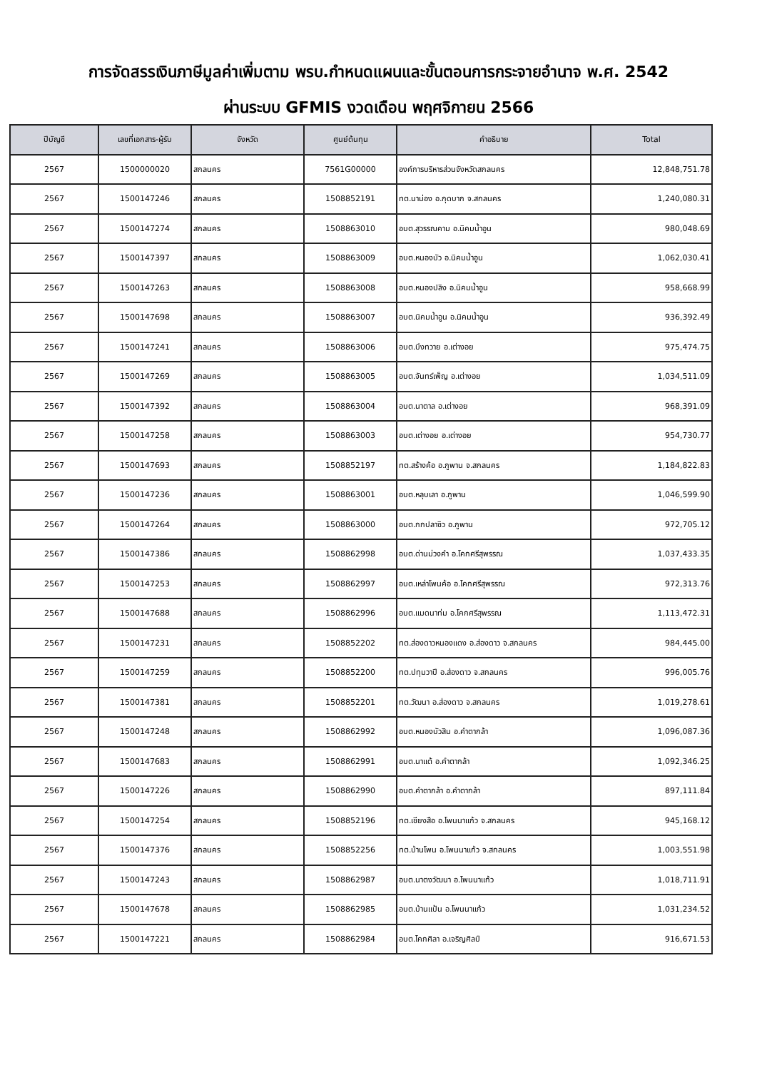การจัดสรรเงินภาษีมูลค่าเพิ่มตาม พรบ.กำหนดแผนและขั้นตอนการกระจายอำนาจ พ.ศ. 2542
ผ่านระบบ GFMIS งวดเดือน พฤศจิกายน 2566
| ปีบัญชี | เลขที่เอกสาร-ผู้รับ | จังหวัด | ศูนย์ต้นทุน | คำอธิบาย | Total |
| --- | --- | --- | --- | --- | --- |
| 2567 | 1500000020 | สกลนคร | 7561G00000 | องค์การบริหารส่วนจังหวัดสกลนคร | 12,848,751.78 |
| 2567 | 1500147246 | สกลนคร | 1508852191 | ทต.นาม่อง อ.กุดบาก จ.สกลนคร | 1,240,080.31 |
| 2567 | 1500147274 | สกลนคร | 1508863010 | อบต.สุวรรณคาม อ.นิคมน้ำอูน | 980,048.69 |
| 2567 | 1500147397 | สกลนคร | 1508863009 | อบต.หนองบัว อ.นิคมน้ำอูน | 1,062,030.41 |
| 2567 | 1500147263 | สกลนคร | 1508863008 | อบต.หนองปลิง อ.นิคมน้ำอูน | 958,668.99 |
| 2567 | 1500147698 | สกลนคร | 1508863007 | อบต.นิคมน้ำอูน อ.นิคมน้ำอูน | 936,392.49 |
| 2567 | 1500147241 | สกลนคร | 1508863006 | อบต.บึงทวาย อ.เต่างอย | 975,474.75 |
| 2567 | 1500147269 | สกลนคร | 1508863005 | อบต.จันทร์เพ็ญ อ.เต่างอย | 1,034,511.09 |
| 2567 | 1500147392 | สกลนคร | 1508863004 | อบต.นาตาล อ.เต่างอย | 968,391.09 |
| 2567 | 1500147258 | สกลนคร | 1508863003 | อบต.เต่างอย อ.เต่างอย | 954,730.77 |
| 2567 | 1500147693 | สกลนคร | 1508852197 | ทต.สร้างค้อ อ.ภูพาน จ.สกลนคร | 1,184,822.83 |
| 2567 | 1500147236 | สกลนคร | 1508863001 | อบต.หลุบเลา อ.ภูพาน | 1,046,599.90 |
| 2567 | 1500147264 | สกลนคร | 1508863000 | อบต.กกปลาซิว อ.ภูพาน | 972,705.12 |
| 2567 | 1500147386 | สกลนคร | 1508862998 | อบต.ด่านม่วงคำ อ.โคกศรีสุพรรณ | 1,037,433.35 |
| 2567 | 1500147253 | สกลนคร | 1508862997 | อบต.เหล่าโพนค้อ อ.โคกศรีสุพรรณ | 972,313.76 |
| 2567 | 1500147688 | สกลนคร | 1508862996 | อบต.แมดนาท่ม อ.โคกศรีสุพรรณ | 1,113,472.31 |
| 2567 | 1500147231 | สกลนคร | 1508852202 | ทต.ส่องดาวหนองแดง อ.ส่องดาว จ.สกลนคร | 984,445.00 |
| 2567 | 1500147259 | สกลนคร | 1508852200 | ทต.ปทุมวาปี อ.ส่องดาว จ.สกลนคร | 996,005.76 |
| 2567 | 1500147381 | สกลนคร | 1508852201 | ทต.วัฒนา อ.ส่องดาว จ.สกลนคร | 1,019,278.61 |
| 2567 | 1500147248 | สกลนคร | 1508862992 | อบต.หนองบัวสิม อ.คำตากล้า | 1,096,087.36 |
| 2567 | 1500147683 | สกลนคร | 1508862991 | อบต.นาแต้ อ.คำตากล้า | 1,092,346.25 |
| 2567 | 1500147226 | สกลนคร | 1508862990 | อบต.คำตากล้า อ.คำตากล้า | 897,111.84 |
| 2567 | 1500147254 | สกลนคร | 1508852196 | ทต.เชียงสือ อ.โพนนาแก้ว จ.สกลนคร | 945,168.12 |
| 2567 | 1500147376 | สกลนคร | 1508852256 | ทต.บ้านโพน อ.โพนนาแก้ว จ.สกลนคร | 1,003,551.98 |
| 2567 | 1500147243 | สกลนคร | 1508862987 | อบต.นาตงวัฒนา อ.โพนนาแก้ว | 1,018,711.91 |
| 2567 | 1500147678 | สกลนคร | 1508862985 | อบต.บ้านแป้น อ.โพนนาแก้ว | 1,031,234.52 |
| 2567 | 1500147221 | สกลนคร | 1508862984 | อบต.โคกศิลา อ.เจริญศิลป์ | 916,671.53 |